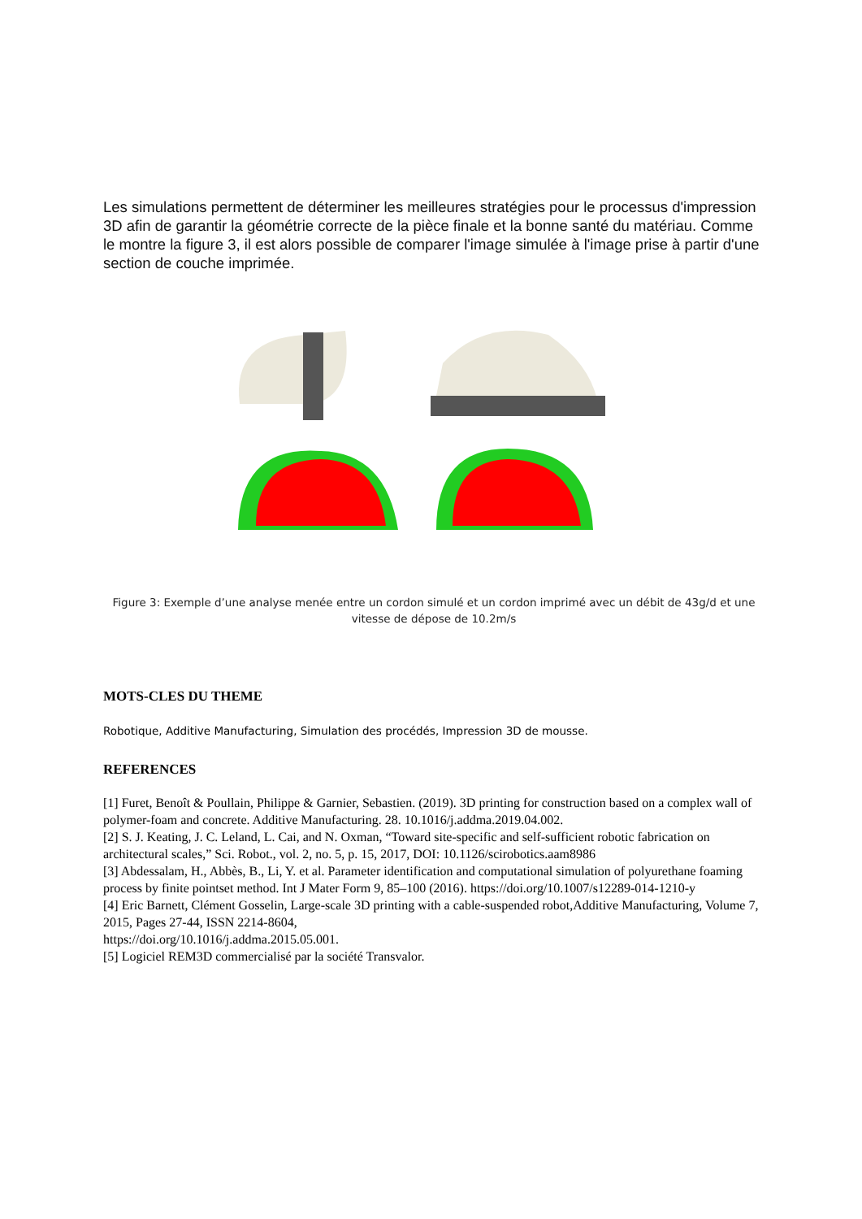Les simulations permettent de déterminer les meilleures stratégies pour le processus d'impression 3D afin de garantir la géométrie correcte de la pièce finale et la bonne santé du matériau. Comme le montre la figure 3, il est alors possible de comparer l'image simulée à l'image prise à partir d'une section de couche imprimée.
Figure 3: Exemple d’une analyse menée entre un cordon simulé et un cordon imprimé avec un débit de 43g/d et une vitesse de dépose de 10.2m/s
MOTS-CLES DU THEME
Robotique, Additive Manufacturing, Simulation des procédés, Impression 3D de mousse.
REFERENCES
[1] Furet, Benoît & Poullain, Philippe & Garnier, Sebastien. (2019). 3D printing for construction based on a complex wall of polymer-foam and concrete. Additive Manufacturing. 28. 10.1016/j.addma.2019.04.002.
[2] S. J. Keating, J. C. Leland, L. Cai, and N. Oxman, “Toward site-specific and self-sufficient robotic fabrication on architectural scales,” Sci. Robot., vol. 2, no. 5, p. 15, 2017, DOI: 10.1126/scirobotics.aam8986
[3] Abdessalam, H., Abbès, B., Li, Y. et al. Parameter identification and computational simulation of polyurethane foaming process by finite pointset method. Int J Mater Form 9, 85–100 (2016). https://doi.org/10.1007/s12289-014-1210-y
[4] Eric Barnett, Clément Gosselin, Large-scale 3D printing with a cable-suspended robot,Additive Manufacturing, Volume 7, 2015, Pages 27-44, ISSN 2214-8604,
https://doi.org/10.1016/j.addma.2015.05.001.
[5] Logiciel REM3D commercialisé par la société Transvalor.